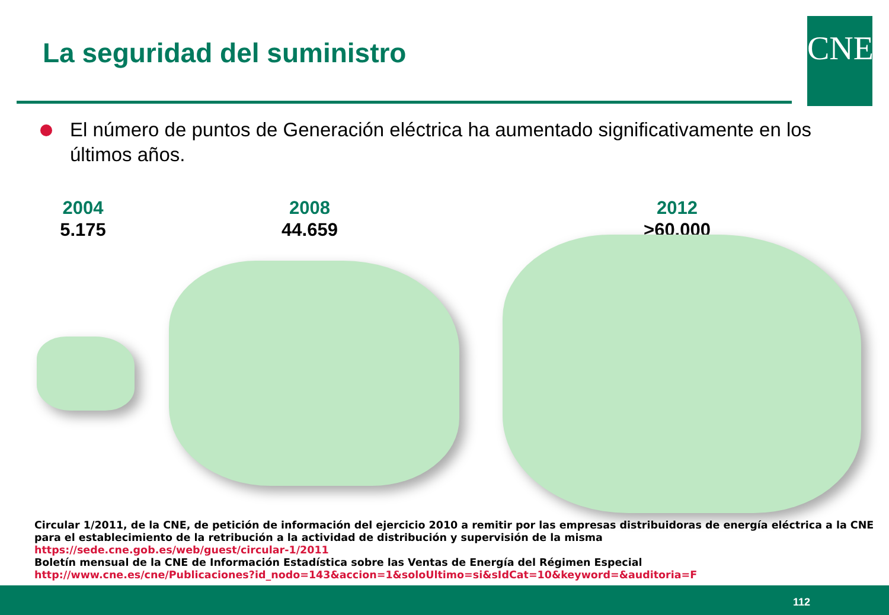La seguridad del suministro CNE
El número de puntos de Generación eléctrica ha aumentado significativamente en los últimos años.
2004
5.175
2008
44.659
2012
>60.000
Circular 1/2011, de la CNE, de petición de información del ejercicio 2010 a remitir por las empresas distribuidoras de energía eléctrica a la CNE para el establecimiento de la retribución a la actividad de distribución y supervisión de la misma
https://sede.cne.gob.es/web/guest/circular-1/2011
Boletín mensual de la CNE de Información Estadística sobre las Ventas de Energía del Régimen Especial
http://www.cne.es/cne/Publicaciones?id_nodo=143&accion=1&soloUltimo=si&sIdCat=10&keyword=&auditoria=F
112